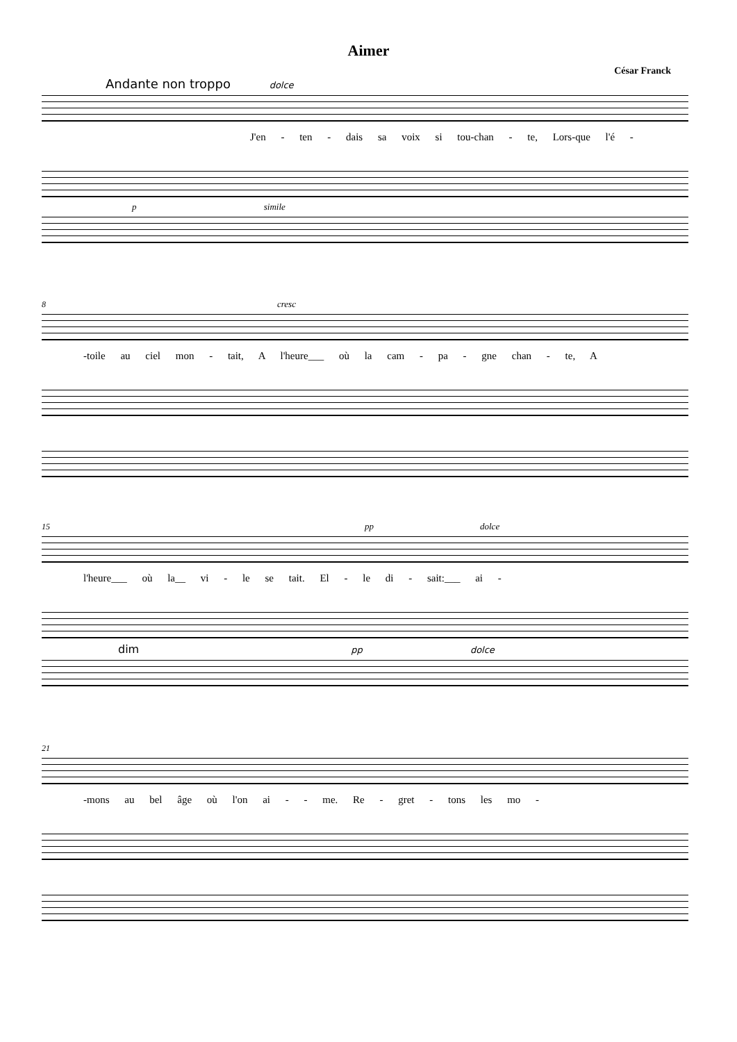Aimer
César Franck
Andante non troppo dolce
J'en - ten - dais sa voix si tou-chan - te, Lors-que l'é -
p simile
8 cresc
-toile au ciel mon - tait, A l'heure___ où la cam - pa - gne chan - te, A
15 pp dolce
l'heure___ où la__ vi - le se tait. El - le di - sait:___ ai -
dim pp dolce
21
-mons au bel âge où l'on ai - - me. Re - gret - tons les mo -